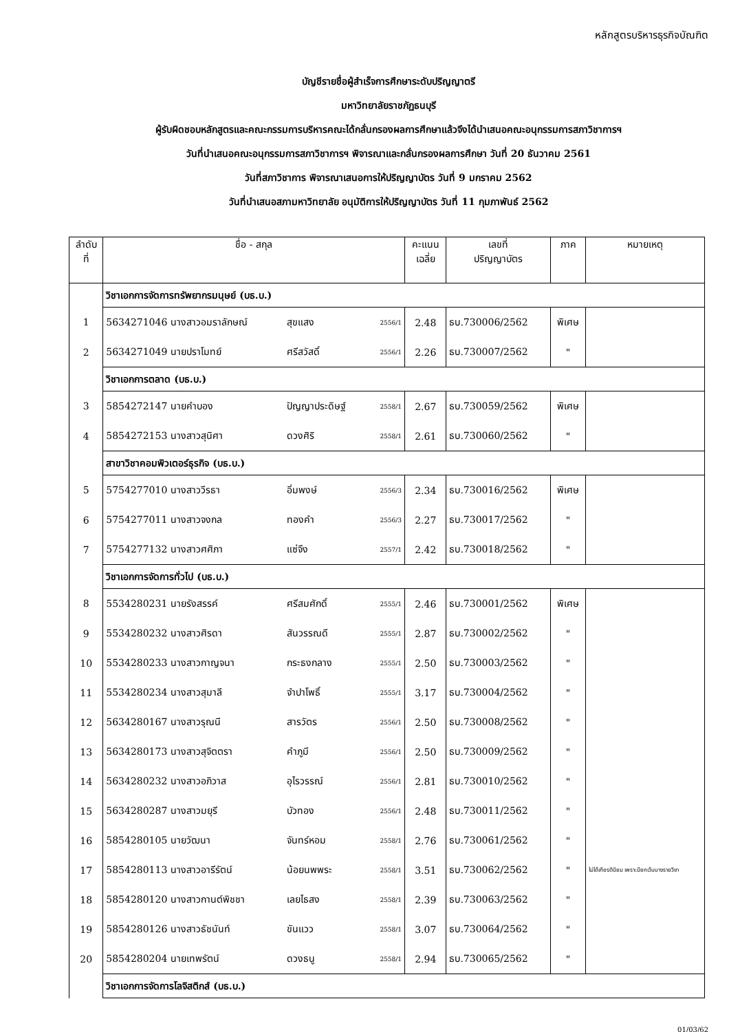หลักสูตรบริหารธุรกิจบัณฑิต
บัญชีรายชื่อผู้สำเร็จการศึกษาระดับปริญญาตรี
มหาวิทยาลัยราชภัฏธนบุรี
ผู้รับผิดชอบหลักสูตรและคณะกรรมการบริหารคณะได้กลั่นกรองผลการศึกษาแล้วจึงได้นำเสนอคณะอนุกรรมการสภาวิชาการฯ
วันที่นำเสนอคณะอนุกรรมการสภาวิชาการฯ พิจารณาและกลั่นกรองผลการศึกษา วันที่ 20 ธันวาคม 2561
วันที่สภาวิชาการ พิจารณาเสนอการให้ปริญญาบัตร วันที่ 9 มกราคม 2562
วันที่นำเสนอสภามหาวิทยาลัย อนุมัติการให้ปริญญาบัตร วันที่ 11 กุมภาพันธ์ 2562
| ลำดับ ที่ | ชื่อ - สกุล | | | | คะแนน เฉลี่ย | เลขที่ ปริญญาบัตร | ภาค | หมายเหตุ |
| --- | --- | --- | --- | --- | --- | --- | --- | --- |
| | วิชาเอกการจัดการทรัพยากรมนุษย์ (บธ.บ.) | | | | | | | |
| 1 | 5634271046 นางสาวอมราลักษณ์ | สุขแสง | | 2556/1 | 2.48 | ธบ.730006/2562 | พิเศษ | |
| 2 | 5634271049 นายปราโมทย์ | ศรีสวัสดิ์ | | 2556/1 | 2.26 | ธบ.730007/2562 | " | |
| | วิชาเอกการตลาด (บธ.บ.) | | | | | | | |
| 3 | 5854272147 นายคำบอง | ปัญญาประดิษฐ์ | | 2558/1 | 2.67 | ธบ.730059/2562 | พิเศษ | |
| 4 | 5854272153 นางสาวสุนิศา | ดวงศิริ | | 2558/1 | 2.61 | ธบ.730060/2562 | " | |
| | สาขาวิชาคอมพิวเตอร์ธุรกิจ (บธ.บ.) | | | | | | | |
| 5 | 5754277010 นางสาววีรธา | อิ่มพงษ์ | | 2556/3 | 2.34 | ธบ.730016/2562 | พิเศษ | |
| 6 | 5754277011 นางสาวจงกล | ทองคำ | | 2556/3 | 2.27 | ธบ.730017/2562 | " | |
| 7 | 5754277132 นางสาวศศิภา | แซ่จึง | | 2557/1 | 2.42 | ธบ.730018/2562 | " | |
| | วิชาเอกการจัดการทั่วไป (บธ.บ.) | | | | | | | |
| 8 | 5534280231 นายรังสรรค์ | ศรีสมศักดิ์ | | 2555/1 | 2.46 | ธบ.730001/2562 | พิเศษ | |
| 9 | 5534280232 นางสาวศิรดา | สันวรรณดี | | 2555/1 | 2.87 | ธบ.730002/2562 | " | |
| 10 | 5534280233 นางสาวกาญจนา | กระธงกลาง | | 2555/1 | 2.50 | ธบ.730003/2562 | " | |
| 11 | 5534280234 นางสาวสุมาลี | จำปาโพธิ์ | | 2555/1 | 3.17 | ธบ.730004/2562 | " | |
| 12 | 5634280167 นางสาวรุณนี | สารวัตร | | 2556/1 | 2.50 | ธบ.730008/2562 | " | |
| 13 | 5634280173 นางสาวสุจิตตรา | คำภูมี | | 2556/1 | 2.50 | ธบ.730009/2562 | " | |
| 14 | 5634280232 นางสาวอภิวาส | อุไรวรรณ์ | | 2556/1 | 2.81 | ธบ.730010/2562 | " | |
| 15 | 5634280287 นางสาวมยุรี | บัวทอง | | 2556/1 | 2.48 | ธบ.730011/2562 | " | |
| 16 | 5854280105 นายวัฒนา | จันทร์หอม | | 2558/1 | 2.76 | ธบ.730061/2562 | " | |
| 17 | 5854280113 นางสาวอารีรัตน์ | น้อยนพพระ | | 2558/1 | 3.51 | ธบ.730062/2562 | " | ไม่ได้เกียรตินิยม เพราะมียกเว้นบางรายวิชา |
| 18 | 5854280120 นางสาวกานต์พิชชา | เลยไธสง | | 2558/1 | 2.39 | ธบ.730063/2562 | " | |
| 19 | 5854280126 นางสาวธัชนันท์ | ขันแวว | | 2558/1 | 3.07 | ธบ.730064/2562 | " | |
| 20 | 5854280204 นายเทพรัตน์ | ดวงธนู | | 2558/1 | 2.94 | ธบ.730065/2562 | " | |
| | วิชาเอกการจัดการโลจิสติกส์ (บธ.บ.) | | | | | | | |
01/03/62